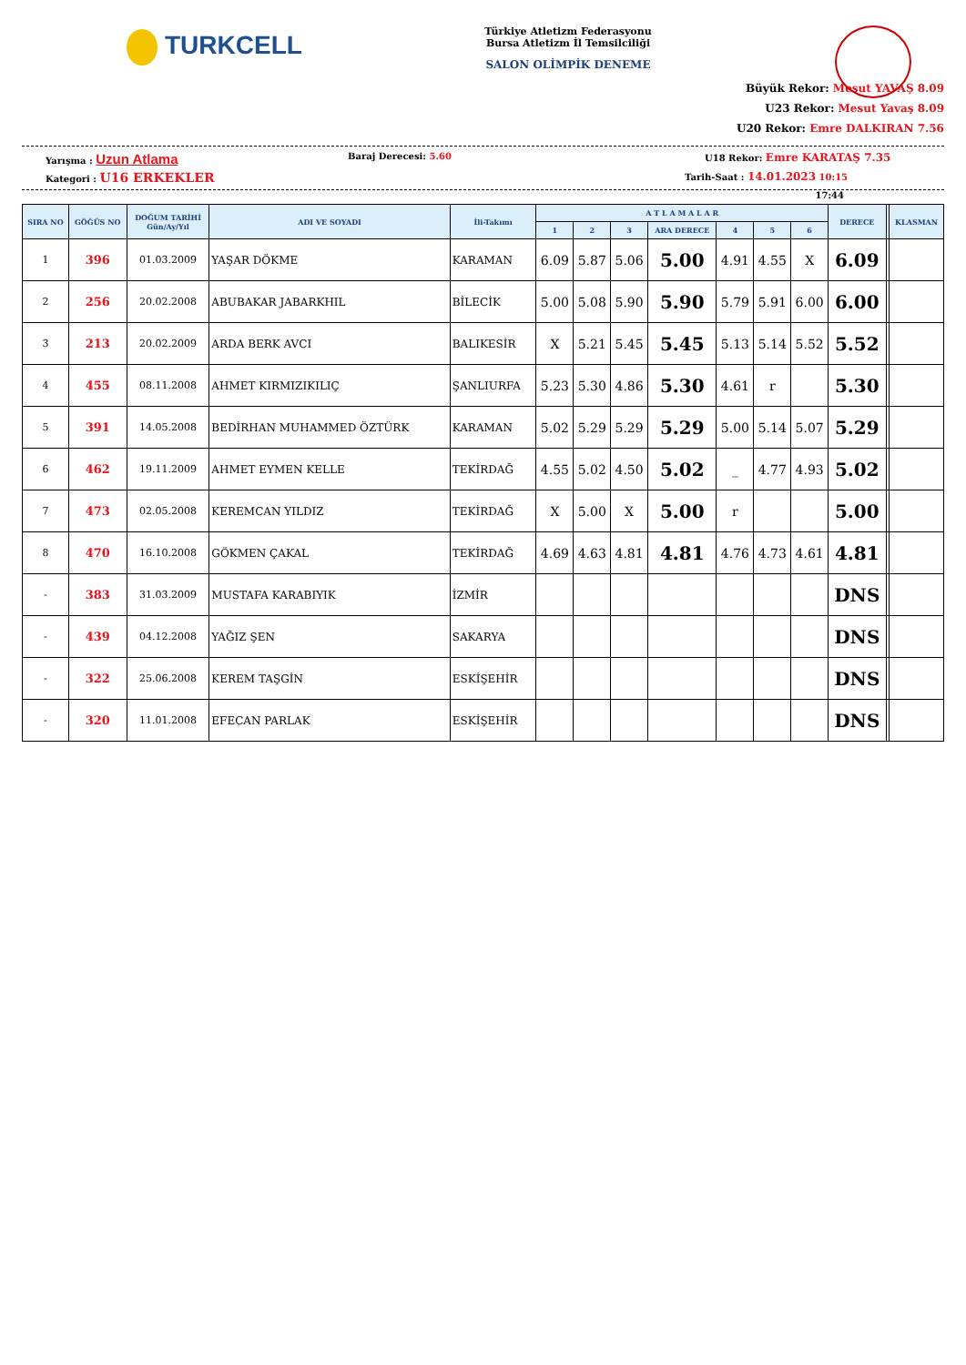TURKCELL
Türkiye Atletizm Federasyonu
Bursa Atletizm İl Temsilciliği
SALON OLİMPİK DENEME
Büyük Rekor: Mesut YAVAŞ 8.09
U23 Rekor: Mesut Yavaş 8.09
U20 Rekor: Emre DALKIRAN 7.56
Yarışma : Uzun Atlama
Baraj Derecesi: 5.60
U18 Rekor: Emre KARATAŞ 7.35
Kategori : U16 ERKEKLER
Tarih-Saat : 14.01.2023 10:15
17:44
| SIRA NO | GÖĞÜS NO | DOĞUM TARİHİ Gün/Ay/Yıl | ADI VE SOYADI | İli-Takımı | A T L A M A L A R | | | | | | | DERECE | | KLASMAN |
| --- | --- | --- | --- | --- | --- | --- | --- | --- | --- | --- | --- | --- | --- | --- |
| | | | | | 1 | 2 | 3 | ARA DERECE | 4 | 5 | 6 | | | |
| 1 | 396 | 01.03.2009 | YAŞAR DÖKME | KARAMAN | 6.09 | 5.87 | 5.06 | 5.00 | 4.91 | 4.55 | X | 6.09 | | |
| 2 | 256 | 20.02.2008 | ABUBAKAR JABARKHIL | BİLECİK | 5.00 | 5.08 | 5.90 | 5.90 | 5.79 | 5.91 | 6.00 | 6.00 | | |
| 3 | 213 | 20.02.2009 | ARDA BERK AVCI | BALIKESİR | X | 5.21 | 5.45 | 5.45 | 5.13 | 5.14 | 5.52 | 5.52 | | |
| 4 | 455 | 08.11.2008 | AHMET KIRMIZIKILIÇ | ŞANLIURFA | 5.23 | 5.30 | 4.86 | 5.30 | 4.61 | r | | 5.30 | | |
| 5 | 391 | 14.05.2008 | BEDİRHAN MUHAMMED ÖZTÜRK | KARAMAN | 5.02 | 5.29 | 5.29 | 5.29 | 5.00 | 5.14 | 5.07 | 5.29 | | |
| 6 | 462 | 19.11.2009 | AHMET EYMEN KELLE | TEKİRDAĞ | 4.55 | 5.02 | 4.50 | 5.02 | _ | 4.77 | 4.93 | 5.02 | | |
| 7 | 473 | 02.05.2008 | KEREMCAN YILDIZ | TEKİRDAĞ | X | 5.00 | X | 5.00 | r | | | 5.00 | | |
| 8 | 470 | 16.10.2008 | GÖKMEN ÇAKAL | TEKİRDAĞ | 4.69 | 4.63 | 4.81 | 4.81 | 4.76 | 4.73 | 4.61 | 4.81 | | |
| - | 383 | 31.03.2009 | MUSTAFA KARABIYIK | İZMİR | | | | | | | | DNS | | |
| - | 439 | 04.12.2008 | YAĞIZ ŞEN | SAKARYA | | | | | | | | DNS | | |
| - | 322 | 25.06.2008 | KEREM TAŞGİN | ESKİŞEHİR | | | | | | | | DNS | | |
| - | 320 | 11.01.2008 | EFECAN PARLAK | ESKİŞEHİR | | | | | | | | DNS | | |